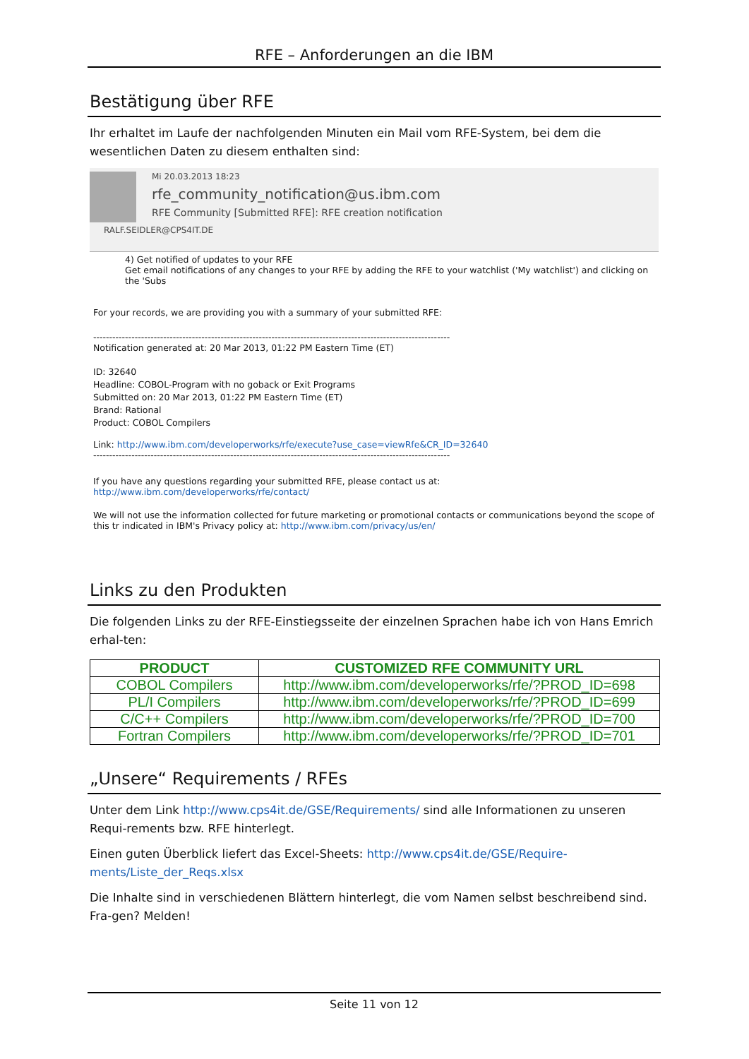RFE – Anforderungen an die IBM
Bestätigung über RFE
Ihr erhaltet im Laufe der nachfolgenden Minuten ein Mail vom RFE-System, bei dem die wesentlichen Daten zu diesem enthalten sind:
Mi 20.03.2013 18:23
rfe_community_notification@us.ibm.com
RFE Community [Submitted RFE]: RFE creation notification
RALF.SEIDLER@CPS4IT.DE
4) Get notified of updates to your RFE
Get email notifications of any changes to your RFE by adding the RFE to your watchlist ('My watchlist') and clicking on the 'Subs
For your records, we are providing you with a summary of your submitted RFE:
----------------------------------------------------------------------------------------------------------------
Notification generated at: 20 Mar 2013, 01:22 PM Eastern Time (ET)
ID: 32640
Headline: COBOL-Program with no goback or Exit Programs
Submitted on: 20 Mar 2013, 01:22 PM Eastern Time (ET)
Brand: Rational
Product: COBOL Compilers
Link: http://www.ibm.com/developerworks/rfe/execute?use_case=viewRfe&CR_ID=32640
----------------------------------------------------------------------------------------------------------------
If you have any questions regarding your submitted RFE, please contact us at: http://www.ibm.com/developerworks/rfe/contact/
We will not use the information collected for future marketing or promotional contacts or communications beyond the scope of this tr indicated in IBM's Privacy policy at: http://www.ibm.com/privacy/us/en/
Links zu den Produkten
Die folgenden Links zu der RFE-Einstiegsseite der einzelnen Sprachen habe ich von Hans Emrich erhal-ten:
| PRODUCT | CUSTOMIZED RFE COMMUNITY URL |
| --- | --- |
| COBOL Compilers | http://www.ibm.com/developerworks/rfe/?PROD_ID=698 |
| PL/I Compilers | http://www.ibm.com/developerworks/rfe/?PROD_ID=699 |
| C/C++ Compilers | http://www.ibm.com/developerworks/rfe/?PROD_ID=700 |
| Fortran Compilers | http://www.ibm.com/developerworks/rfe/?PROD_ID=701 |
„Unsere“ Requirements / RFEs
Unter dem Link http://www.cps4it.de/GSE/Requirements/ sind alle Informationen zu unseren Requi-rements bzw. RFE hinterlegt.
Einen guten Überblick liefert das Excel-Sheets: http://www.cps4it.de/GSE/Require-ments/Liste_der_Reqs.xlsx
Die Inhalte sind in verschiedenen Blättern hinterlegt, die vom Namen selbst beschreibend sind. Fra-gen? Melden!
Seite 11 von 12